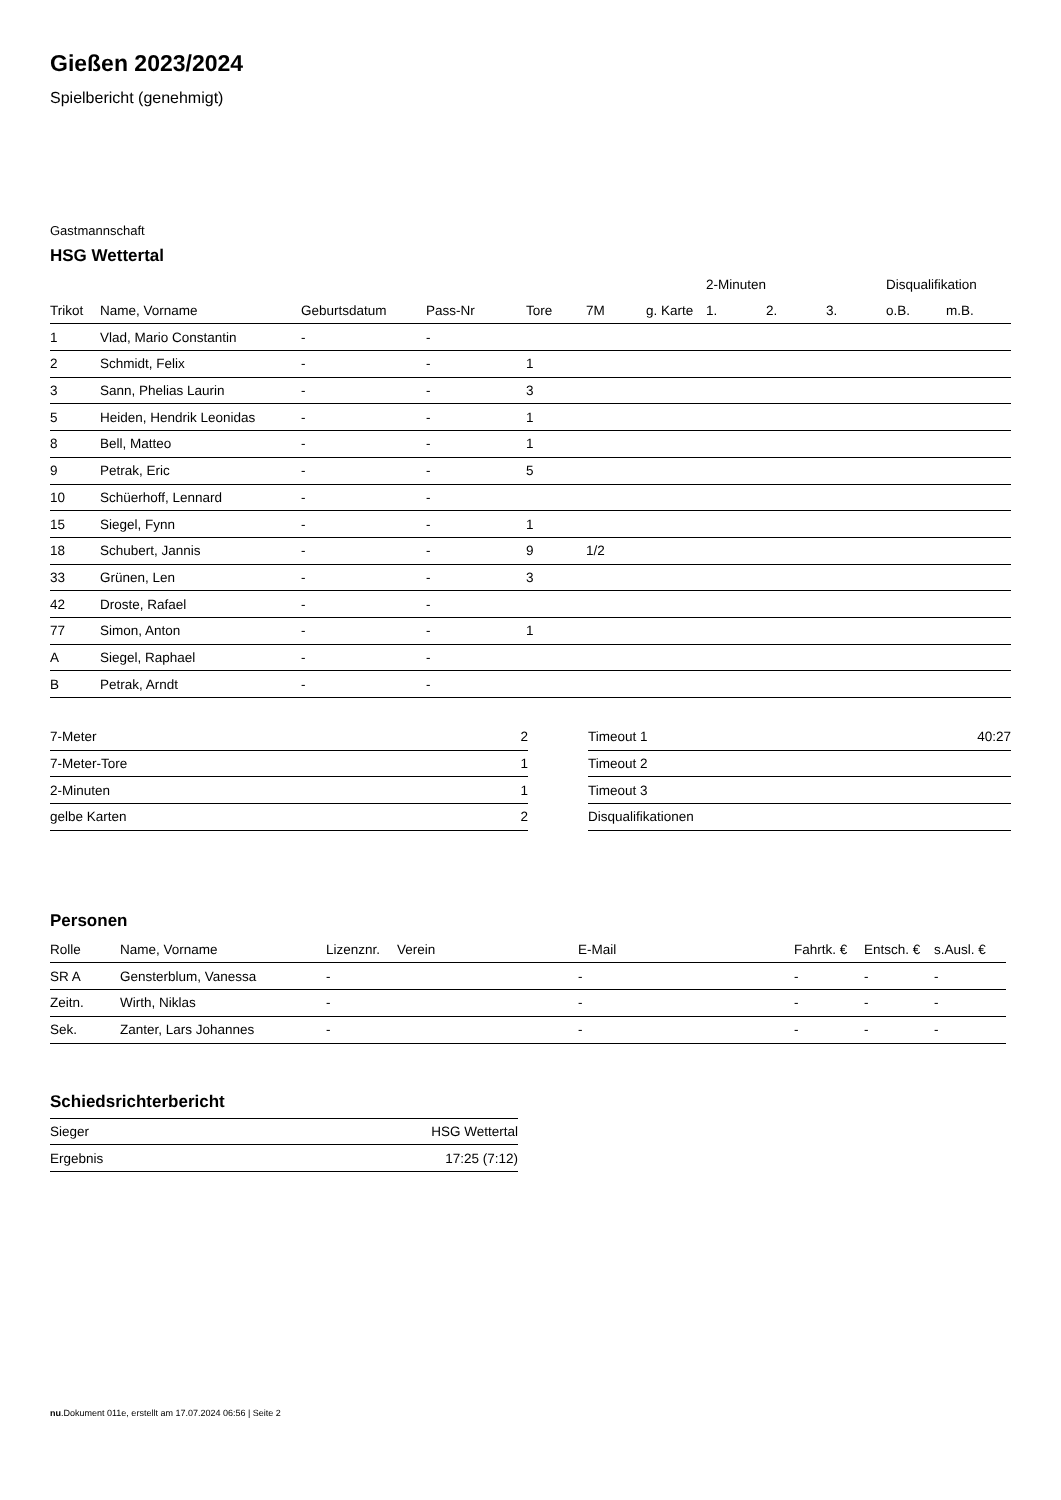Gießen 2023/2024
Spielbericht (genehmigt)
Gastmannschaft
HSG Wettertal
| | | | | | | | 2-Minuten | | | Disqualifikation | |
| --- | --- | --- | --- | --- | --- | --- | --- | --- | --- | --- | --- |
| Trikot | Name, Vorname | Geburtsdatum | Pass-Nr | Tore | 7M | g. Karte | 1. | 2. | 3. | o.B. | m.B. |
| 1 | Vlad, Mario Constantin | - | - | | | | | | | | |
| 2 | Schmidt, Felix | - | - | 1 | | | | | | | |
| 3 | Sann, Phelias Laurin | - | - | 3 | | | | | | | |
| 5 | Heiden, Hendrik Leonidas | - | - | 1 | | | | | | | |
| 8 | Bell, Matteo | - | - | 1 | | | | | | | |
| 9 | Petrak, Eric | - | - | 5 | | | | | | | |
| 10 | Schüerhoff, Lennard | - | - | | | | | | | | |
| 15 | Siegel, Fynn | - | - | 1 | | | | | | | |
| 18 | Schubert, Jannis | - | - | 9 | 1/2 | | | | | | |
| 33 | Grünen, Len | - | - | 3 | | | | | | | |
| 42 | Droste, Rafael | - | - | | | | | | | | |
| 77 | Simon, Anton | - | - | 1 | | | | | | | |
| A | Siegel, Raphael | - | - | | | | | | | | |
| B | Petrak, Arndt | - | - | | | | | | | | |
| 7-Meter | 2 |
| 7-Meter-Tore | 1 |
| 2-Minuten | 1 |
| gelbe Karten | 2 |
| Timeout 1 | 40:27 |
| Timeout 2 | |
| Timeout 3 | |
| Disqualifikationen | |
Personen
| Rolle | Name, Vorname | Lizenznr. | Verein | E-Mail | Fahrtk. € | Entsch. € | s.Ausl. € |
| --- | --- | --- | --- | --- | --- | --- | --- |
| SR A | Gensterblum, Vanessa | - | | - | - | - | - |
| Zeitn. | Wirth, Niklas | - | | - | - | - | - |
| Sek. | Zanter, Lars Johannes | - | | - | - | - | - |
Schiedsrichterbericht
| Sieger | HSG Wettertal |
| Ergebnis | 17:25 (7:12) |
nu.Dokument 011e, erstellt am 17.07.2024 06:56 | Seite 2